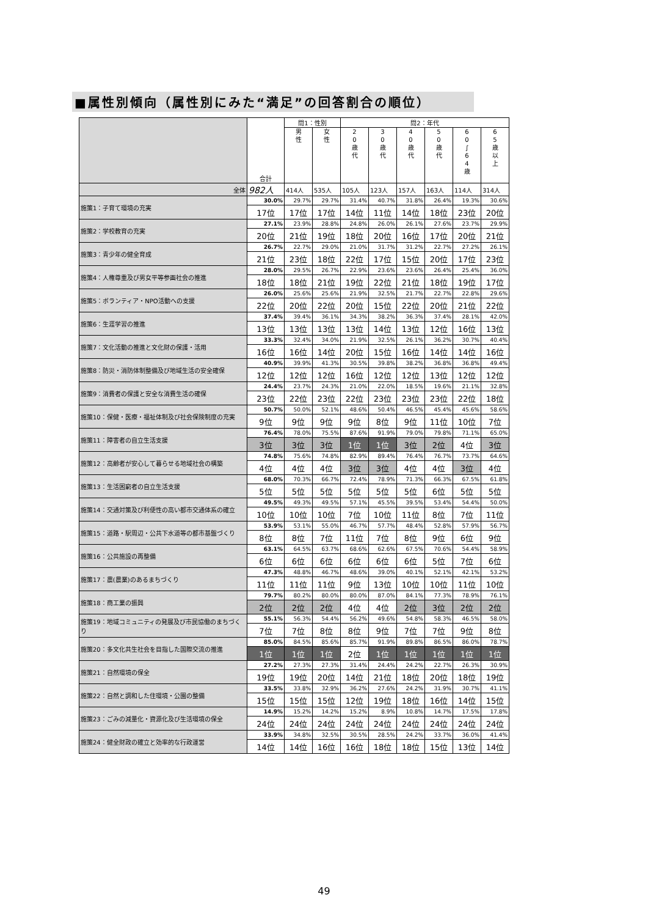■属性別傾向（属性別にみた“満足”の回答割合の順位）
| | 合計 | 問1：性別 | | 問2：年代 | | | | | |
| --- | --- | --- | --- | --- | --- | --- | --- | --- | --- |
| | | 男 性 | 女 性 | 2 0 歳 代 | 3 0 歳 代 | 4 0 歳 代 | 5 0 歳 代 | 6 0 ∫ 6 4 歳 | 6 5 歳 以 上 |
| 全体 | 982人 | 414人 | 535人 | 105人 | 123人 | 157人 | 163人 | 114人 | 314人 |
| 施策1：子育て環境の充実 | 30.0% | 29.7% | 29.7% | 31.4% | 40.7% | 31.8% | 26.4% | 19.3% | 30.6% |
| | 17位 | 17位 | 17位 | 14位 | 11位 | 14位 | 18位 | 23位 | 20位 |
| 施策2：学校教育の充実 | 27.1% | 23.9% | 28.8% | 24.8% | 26.0% | 26.1% | 27.6% | 23.7% | 29.9% |
| | 20位 | 21位 | 19位 | 18位 | 20位 | 16位 | 17位 | 20位 | 21位 |
| 施策3：青少年の健全育成 | 26.7% | 22.7% | 29.0% | 21.0% | 31.7% | 31.2% | 22.7% | 27.2% | 26.1% |
| | 21位 | 23位 | 18位 | 22位 | 17位 | 15位 | 20位 | 17位 | 23位 |
| 施策4：人権尊重及び男女平等参画社会の推進 | 28.0% | 29.5% | 26.7% | 22.9% | 23.6% | 23.6% | 26.4% | 25.4% | 36.0% |
| | 18位 | 18位 | 21位 | 19位 | 22位 | 21位 | 18位 | 19位 | 17位 |
| 施策5：ボランティア・NPO活動への支援 | 26.0% | 25.6% | 25.6% | 21.9% | 32.5% | 21.7% | 22.7% | 22.8% | 29.6% |
| | 22位 | 20位 | 22位 | 20位 | 15位 | 22位 | 20位 | 21位 | 22位 |
| 施策6：生涯学習の推進 | 37.4% | 39.4% | 36.1% | 34.3% | 38.2% | 36.3% | 37.4% | 28.1% | 42.0% |
| | 13位 | 13位 | 13位 | 13位 | 14位 | 13位 | 12位 | 16位 | 13位 |
| 施策7：文化活動の推進と文化財の保護・活用 | 33.3% | 32.4% | 34.0% | 21.9% | 32.5% | 26.1% | 36.2% | 30.7% | 40.4% |
| | 16位 | 16位 | 14位 | 20位 | 15位 | 16位 | 14位 | 14位 | 16位 |
| 施策8：防災・消防体制整備及び地域生活の安全確保 | 40.9% | 39.9% | 41.3% | 30.5% | 39.8% | 38.2% | 36.8% | 36.8% | 49.4% |
| | 12位 | 12位 | 12位 | 16位 | 12位 | 12位 | 13位 | 12位 | 12位 |
| 施策9：消費者の保護と安全な消費生活の確保 | 24.4% | 23.7% | 24.3% | 21.0% | 22.0% | 18.5% | 19.6% | 21.1% | 32.8% |
| | 23位 | 22位 | 23位 | 22位 | 23位 | 23位 | 23位 | 22位 | 18位 |
| 施策10：保健・医療・福祉体制及び社会保険制度の充実 | 50.7% | 50.0% | 52.1% | 48.6% | 50.4% | 46.5% | 45.4% | 45.6% | 58.6% |
| | 9位 | 9位 | 9位 | 9位 | 8位 | 9位 | 11位 | 10位 | 7位 |
| 施策11：障害者の自立生活支援 | 76.4% | 78.0% | 75.5% | 87.6% | 91.9% | 79.0% | 79.8% | 71.1% | 65.0% |
| | 3位 | 3位 | 3位 | 1位 | 1位 | 3位 | 2位 | 4位 | 3位 |
| 施策12：高齢者が安心して暮らせる地域社会の構築 | 74.8% | 75.6% | 74.8% | 82.9% | 89.4% | 76.4% | 76.7% | 73.7% | 64.6% |
| | 4位 | 4位 | 4位 | 3位 | 3位 | 4位 | 4位 | 3位 | 4位 |
| 施策13：生活困窮者の自立生活支援 | 68.0% | 70.3% | 66.7% | 72.4% | 78.9% | 71.3% | 66.3% | 67.5% | 61.8% |
| | 5位 | 5位 | 5位 | 5位 | 5位 | 5位 | 6位 | 5位 | 5位 |
| 施策14：交通対策及び利便性の高い都市交通体系の確立 | 49.5% | 49.3% | 49.5% | 57.1% | 45.5% | 39.5% | 53.4% | 54.4% | 50.0% |
| | 10位 | 10位 | 10位 | 7位 | 10位 | 11位 | 8位 | 7位 | 11位 |
| 施策15：道路・駅周辺・公共下水道等の都市基盤づくり | 53.9% | 53.1% | 55.0% | 46.7% | 57.7% | 48.4% | 52.8% | 57.9% | 56.7% |
| | 8位 | 8位 | 7位 | 11位 | 7位 | 8位 | 9位 | 6位 | 9位 |
| 施策16：公共施設の再整備 | 63.1% | 64.5% | 63.7% | 68.6% | 62.6% | 67.5% | 70.6% | 54.4% | 58.9% |
| | 6位 | 6位 | 6位 | 6位 | 6位 | 6位 | 5位 | 7位 | 6位 |
| 施策17：農(農業)のあるまちづくり | 47.3% | 48.8% | 46.7% | 48.6% | 39.0% | 40.1% | 52.1% | 42.1% | 53.2% |
| | 11位 | 11位 | 11位 | 9位 | 13位 | 10位 | 10位 | 11位 | 10位 |
| 施策18：商工業の振興 | 79.7% | 80.2% | 80.0% | 80.0% | 87.0% | 84.1% | 77.3% | 78.9% | 76.1% |
| | 2位 | 2位 | 2位 | 4位 | 4位 | 2位 | 3位 | 2位 | 2位 |
| 施策19：地域コミュニティの発展及び市民協働のまちづくり | 55.1% | 56.3% | 54.4% | 56.2% | 49.6% | 54.8% | 58.3% | 46.5% | 58.0% |
| | 7位 | 7位 | 8位 | 8位 | 9位 | 7位 | 7位 | 9位 | 8位 |
| 施策20：多文化共生社会を目指した国際交流の推進 | 85.0% | 84.5% | 85.6% | 85.7% | 91.9% | 89.8% | 86.5% | 86.0% | 78.7% |
| | 1位 | 1位 | 1位 | 2位 | 1位 | 1位 | 1位 | 1位 | 1位 |
| 施策21：自然環境の保全 | 27.2% | 27.3% | 27.3% | 31.4% | 24.4% | 24.2% | 22.7% | 26.3% | 30.9% |
| | 19位 | 19位 | 20位 | 14位 | 21位 | 18位 | 20位 | 18位 | 19位 |
| 施策22：自然と調和した住環境・公園の整備 | 33.5% | 33.8% | 32.9% | 36.2% | 27.6% | 24.2% | 31.9% | 30.7% | 41.1% |
| | 15位 | 15位 | 15位 | 12位 | 19位 | 18位 | 16位 | 14位 | 15位 |
| 施策23：ごみの減量化・資源化及び生活環境の保全 | 14.9% | 15.2% | 14.2% | 15.2% | 8.9% | 10.8% | 14.7% | 17.5% | 17.8% |
| | 24位 | 24位 | 24位 | 24位 | 24位 | 24位 | 24位 | 24位 | 24位 |
| 施策24：健全財政の確立と効率的な行政運営 | 33.9% | 34.8% | 32.5% | 30.5% | 28.5% | 24.2% | 33.7% | 36.0% | 41.4% |
| | 14位 | 14位 | 16位 | 16位 | 18位 | 18位 | 15位 | 13位 | 14位 |
49